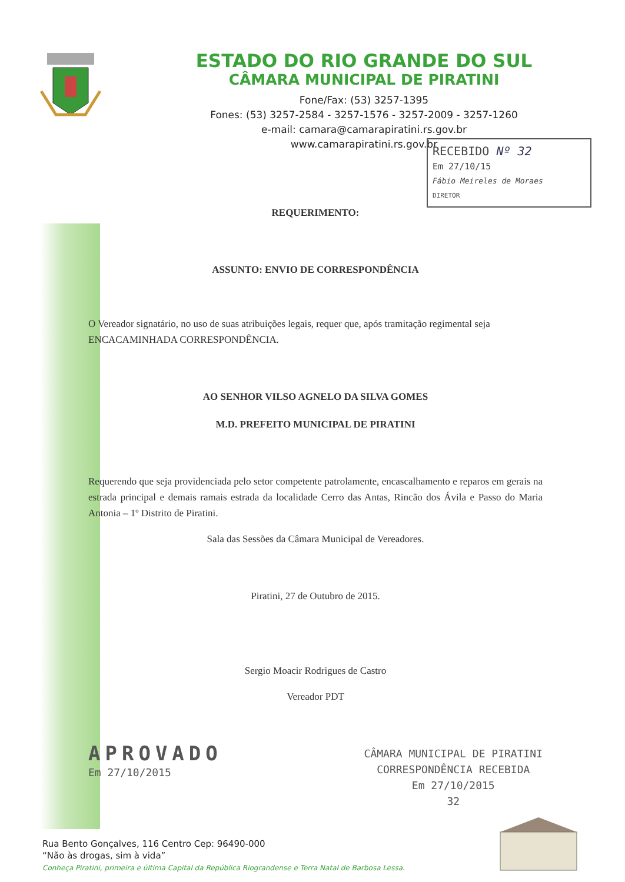ESTADO DO RIO GRANDE DO SUL
CÂMARA MUNICIPAL DE PIRATINI
Fone/Fax: (53) 3257-1395
Fones: (53) 3257-2584 - 3257-1576 - 3257-2009 - 3257-1260
e-mail: camara@camarapiratini.rs.gov.br
www.camarapiratini.rs.gov.br
RECEBIDO Nº 32
Em 27/10/15
Fábio Meireles de Moraes
DIRETOR
REQUERIMENTO:
ASSUNTO: ENVIO DE CORRESPONDÊNCIA
O Vereador signatário, no uso de suas atribuições legais, requer que, após tramitação regimental seja ENCACAMINHADA CORRESPONDÊNCIA.
AO SENHOR VILSO AGNELO DA SILVA GOMES
M.D. PREFEITO MUNICIPAL DE PIRATINI
Requerendo que seja providenciada pelo setor competente patrolamente, encascalhamento e reparos em gerais na estrada principal e demais ramais estrada da localidade Cerro das Antas, Rincão dos Ávila e Passo do Maria Antonia – 1º Distrito de Piratini.
Sala das Sessões da Câmara Municipal de Vereadores.
Piratini, 27 de Outubro de 2015.
Sergio Moacir Rodrigues de Castro
Vereador PDT
APROVADO
Em 27/10/2015
CÂMARA MUNICIPAL DE PIRATINI
CORRESPONDÊNCIA RECEBIDA
Em 27/10/2015
32
Rua Bento Gonçalves, 116 Centro Cep: 96490-000
“Não às drogas, sim à vida”
Conheça Piratini, primeira e última Capital da República Riograndense e Terra Natal de Barbosa Lessa.